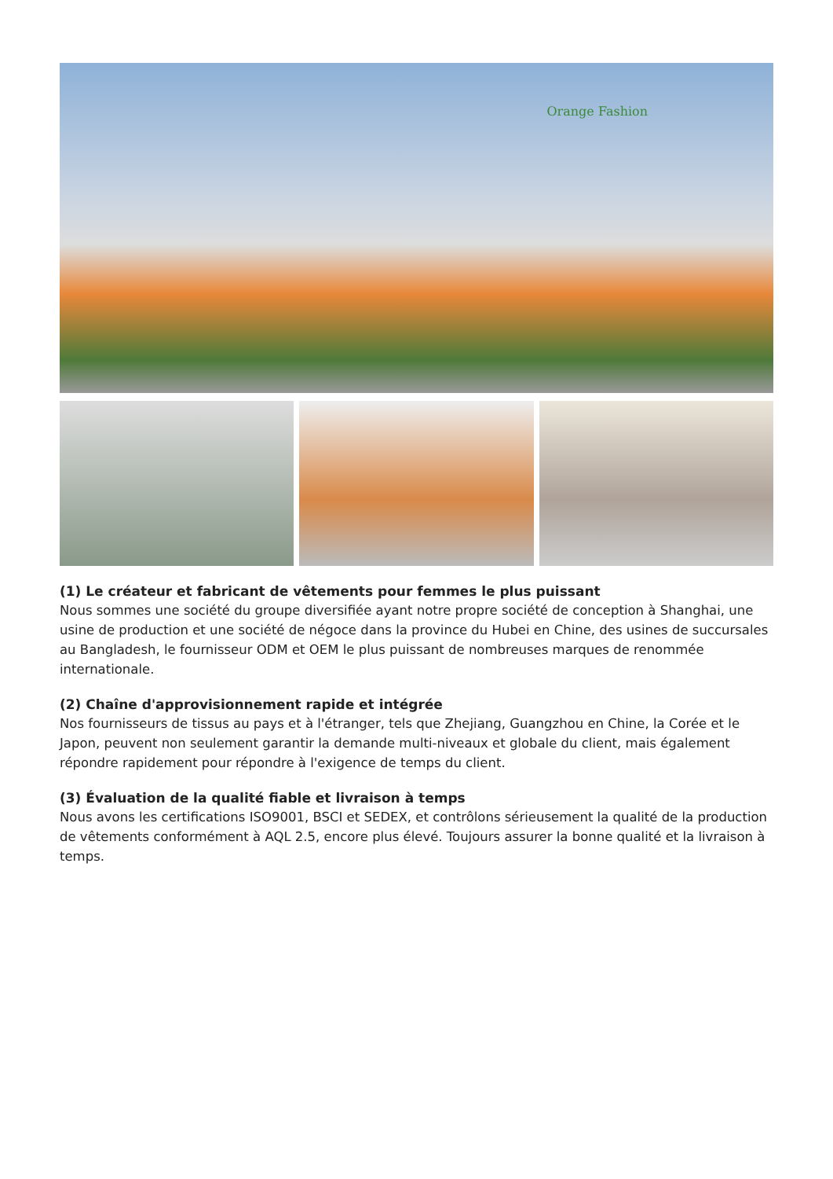Orange Fashion
(1) Le créateur et fabricant de vêtements pour femmes le plus puissant
Nous sommes une société du groupe diversifiée ayant notre propre société de conception à Shanghai, une usine de production et une société de négoce dans la province du Hubei en Chine, des usines de succursales au Bangladesh, le fournisseur ODM et OEM le plus puissant de nombreuses marques de renommée internationale.
(2) Chaîne d'approvisionnement rapide et intégrée
Nos fournisseurs de tissus au pays et à l'étranger, tels que Zhejiang, Guangzhou en Chine, la Corée et le Japon, peuvent non seulement garantir la demande multi-niveaux et globale du client, mais également répondre rapidement pour répondre à l'exigence de temps du client.
(3) Évaluation de la qualité fiable et livraison à temps
Nous avons les certifications ISO9001, BSCI et SEDEX, et contrôlons sérieusement la qualité de la production de vêtements conformément à AQL 2.5, encore plus élevé. Toujours assurer la bonne qualité et la livraison à temps.